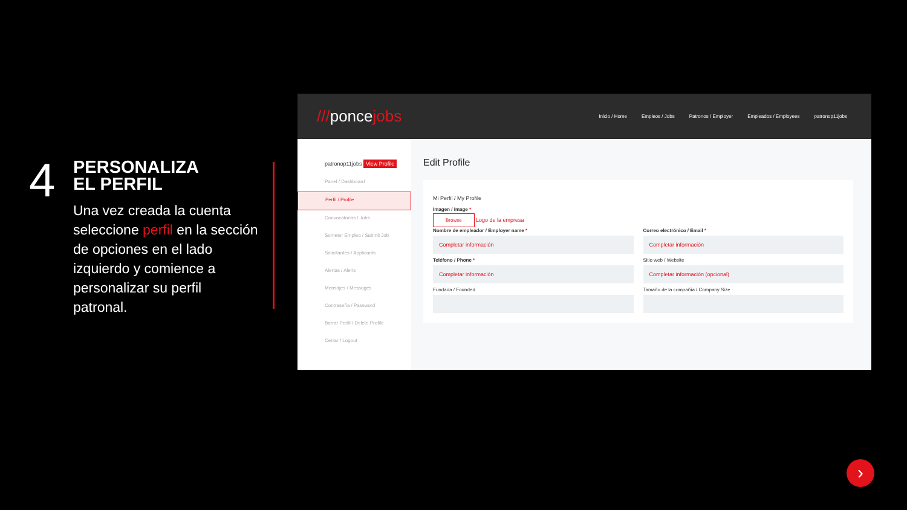4
PERSONALIZA
EL PERFIL
Una vez creada la cuenta seleccione perfil en la sección de opciones en el lado izquierdo y comience a personalizar su perfil patronal.
///poncejobs
Inicio / Home Empleos / Jobs Patronos / Employer Empleados / Employees patronop11jobs
patronop11jobs View Profile
Panel / Dashboard
Perfil / Profile
Convocatorias / Jobs
Someter Empleo / Submit Job
Solicitantes / Applicants
Alertas / Alerts
Mensajes / Messages
Contraseña / Password
Borrar Perfil / Delete Profile
Cerrar / Logout
Edit Profile
Mi Perfil / My Profile
Imagen / Image *
Browse Logo de la empresa
Nombre de empleador / Employer name *
Completar información
Correo electrónico / Email *
Completar información
Teléfono / Phone *
Completar información
Sitio web / Website
Completar información (opcional)
Fundada / Founded
Tamaño de la compañía / Company Size
›